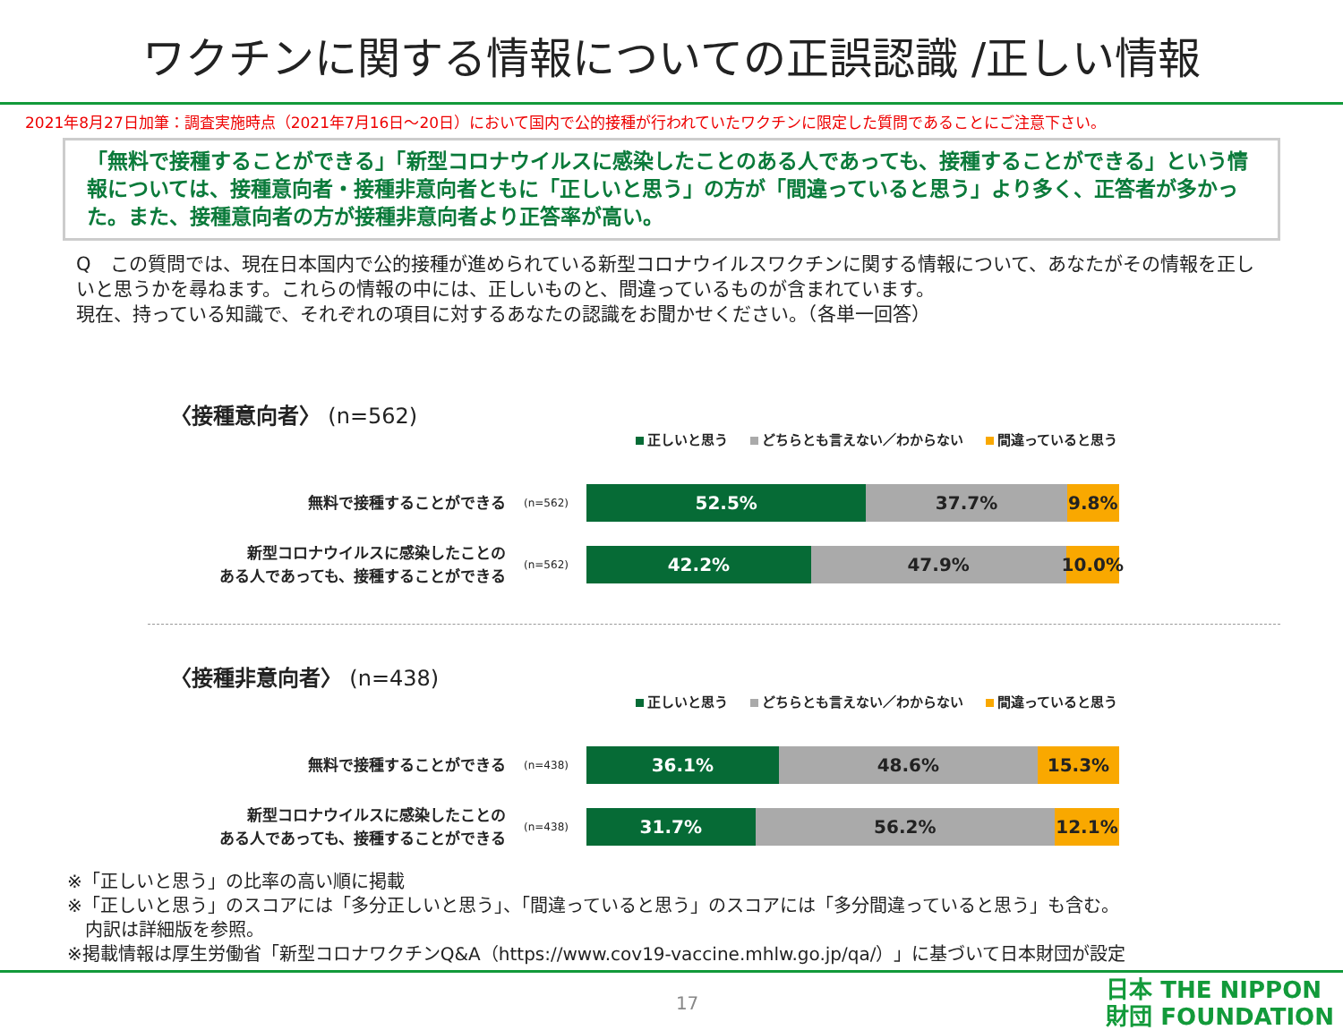ワクチンに関する情報についての正誤認識 /正しい情報
2021年8月27日加筆：調査実施時点（2021年7月16日～20日）において国内で公的接種が行われていたワクチンに限定した質問であることにご注意下さい。
「無料で接種することができる」「新型コロナウイルスに感染したことのある人であっても、接種することができる」という情報については、接種意向者・接種非意向者ともに「正しいと思う」の方が「間違っていると思う」より多く、正答者が多かった。また、接種意向者の方が接種非意向者より正答率が高い。
Q　この質問では、現在日本国内で公的接種が進められている新型コロナウイルスワクチンに関する情報について、あなたがその情報を正しいと思うかを尋ねます。これらの情報の中には、正しいものと、間違っているものが含まれています。
現在、持っている知識で、それぞれの項目に対するあなたの認識をお聞かせください。（各単一回答）
〈接種意向者〉 (n=562)
正しいと思う どちらとも言えない／わからない 間違っていると思う
無料で接種することができる
(n=562)
52.5% 37.7% 9.8%
新型コロナウイルスに感染したことの
ある人であっても、接種することができる
(n=562)
42.2% 47.9% 10.0%
〈接種非意向者〉 (n=438)
正しいと思う どちらとも言えない／わからない 間違っていると思う
無料で接種することができる
(n=438)
36.1% 48.6% 15.3%
新型コロナウイルスに感染したことの
ある人であっても、接種することができる
(n=438)
31.7% 56.2% 12.1%
※「正しいと思う」の比率の高い順に掲載
※「正しいと思う」のスコアには「多分正しいと思う」、「間違っていると思う」のスコアには「多分間違っていると思う」も含む。
　内訳は詳細版を参照。
※掲載情報は厚生労働省「新型コロナワクチンQ&A（https://www.cov19-vaccine.mhlw.go.jp/qa/）」に基づいて日本財団が設定
17
日本 THE NIPPON
財団 FOUNDATION